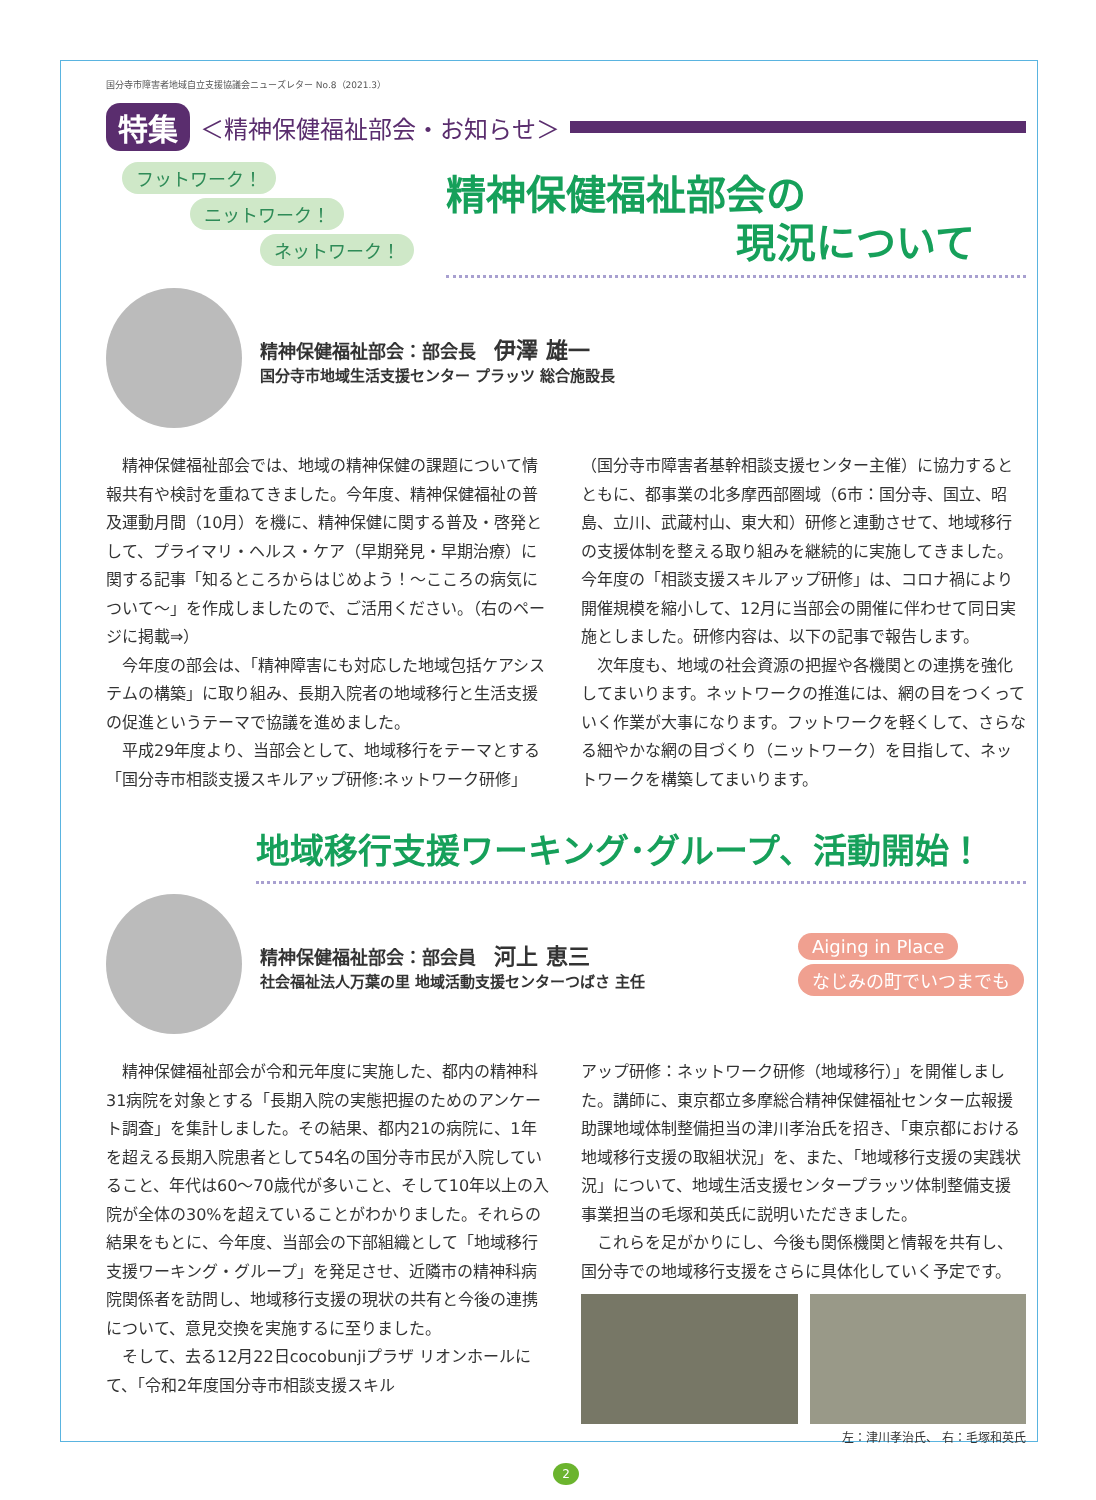国分寺市障害者地域自立支援協議会ニューズレター No.8（2021.3）
特集 ＜精神保健福祉部会・お知らせ＞
フットワーク！
ニットワーク！
ネットワーク！
精神保健福祉部会の
現況について
精神保健福祉部会：部会長　伊澤 雄一
国分寺市地域生活支援センター プラッツ 総合施設長
精神保健福祉部会では、地域の精神保健の課題について情報共有や検討を重ねてきました。今年度、精神保健福祉の普及運動月間（10月）を機に、精神保健に関する普及・啓発として、プライマリ・ヘルス・ケア（早期発見・早期治療）に関する記事「知るところからはじめよう！～こころの病気について～」を作成しましたので、ご活用ください。（右のページに掲載⇒）
今年度の部会は、「精神障害にも対応した地域包括ケアシステムの構築」に取り組み、長期入院者の地域移行と生活支援の促進というテーマで協議を進めました。
平成29年度より、当部会として、地域移行をテーマとする「国分寺市相談支援スキルアップ研修:ネットワーク研修」
（国分寺市障害者基幹相談支援センター主催）に協力するとともに、都事業の北多摩西部圏域（6市：国分寺、国立、昭島、立川、武蔵村山、東大和）研修と連動させて、地域移行の支援体制を整える取り組みを継続的に実施してきました。今年度の「相談支援スキルアップ研修」は、コロナ禍により開催規模を縮小して、12月に当部会の開催に伴わせて同日実施としました。研修内容は、以下の記事で報告します。
次年度も、地域の社会資源の把握や各機関との連携を強化してまいります。ネットワークの推進には、網の目をつくっていく作業が大事になります。フットワークを軽くして、さらなる細やかな網の目づくり（ニットワーク）を目指して、ネットワークを構築してまいります。
地域移行支援ワーキング･グループ、活動開始！
精神保健福祉部会：部会員　河上 恵三
社会福祉法人万葉の里 地域活動支援センターつばさ 主任
Aiging in Place
なじみの町でいつまでも
精神保健福祉部会が令和元年度に実施した、都内の精神科31病院を対象とする「長期入院の実態把握のためのアンケート調査」を集計しました。その結果、都内21の病院に、1年を超える長期入院患者として54名の国分寺市民が入院していること、年代は60～70歳代が多いこと、そして10年以上の入院が全体の30%を超えていることがわかりました。それらの結果をもとに、今年度、当部会の下部組織として「地域移行支援ワーキング・グループ」を発足させ、近隣市の精神科病院関係者を訪問し、地域移行支援の現状の共有と今後の連携について、意見交換を実施するに至りました。
そして、去る12月22日cocobunjiプラザ リオンホールにて、「令和2年度国分寺市相談支援スキル
アップ研修：ネットワーク研修（地域移行）」を開催しました。講師に、東京都立多摩総合精神保健福祉センター広報援助課地域体制整備担当の津川孝治氏を招き、「東京都における地域移行支援の取組状況」を、また、「地域移行支援の実践状況」について、地域生活支援センタープラッツ体制整備支援事業担当の毛塚和英氏に説明いただきました。
これらを足がかりにし、今後も関係機関と情報を共有し、国分寺での地域移行支援をさらに具体化していく予定です。
左：津川孝治氏、 右：毛塚和英氏
2